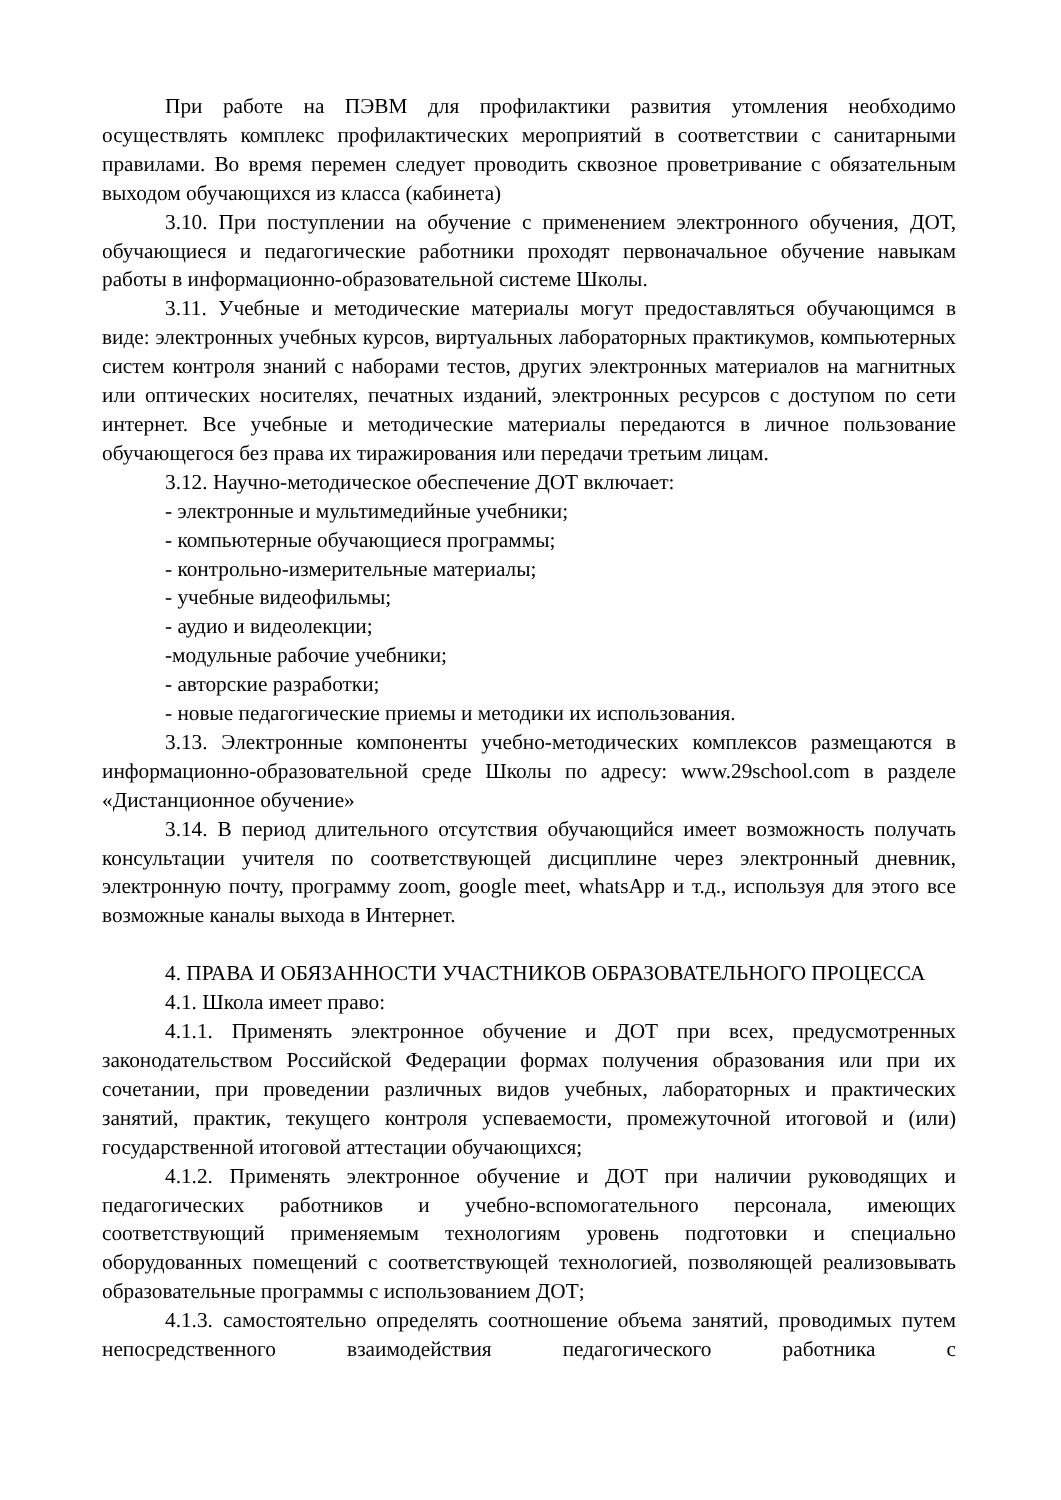При работе на ПЭВМ для профилактики развития утомления необходимо осуществлять комплекс профилактических мероприятий в соответствии с санитарными правилами. Во время перемен следует проводить сквозное проветривание с обязательным выходом обучающихся из класса (кабинета)
3.10. При поступлении на обучение с применением электронного обучения, ДОТ, обучающиеся и педагогические работники проходят первоначальное обучение навыкам работы в информационно-образовательной системе Школы.
3.11. Учебные и методические материалы могут предоставляться обучающимся в виде: электронных учебных курсов, виртуальных лабораторных практикумов, компьютерных систем контроля знаний с наборами тестов, других электронных материалов на магнитных или оптических носителях, печатных изданий, электронных ресурсов с доступом по сети интернет. Все учебные и методические материалы передаются в личное пользование обучающегося без права их тиражирования или передачи третьим лицам.
3.12. Научно-методическое обеспечение ДОТ включает:
- электронные и мультимедийные учебники;
- компьютерные обучающиеся программы;
- контрольно-измерительные материалы;
- учебные видеофильмы;
- аудио и видеолекции;
-модульные рабочие учебники;
- авторские разработки;
- новые педагогические приемы и методики их использования.
3.13. Электронные компоненты учебно-методических комплексов размещаются в информационно-образовательной среде Школы по адресу: www.29school.com в разделе «Дистанционное обучение»
3.14. В период длительного отсутствия обучающийся имеет возможность получать консультации учителя по соответствующей дисциплине через электронный дневник, электронную почту, программу zoom, google meet, whatsApp и т.д., используя для этого все возможные каналы выхода в Интернет.
4. ПРАВА И ОБЯЗАННОСТИ УЧАСТНИКОВ ОБРАЗОВАТЕЛЬНОГО ПРОЦЕССА
4.1. Школа имеет право:
4.1.1. Применять электронное обучение и ДОТ при всех, предусмотренных законодательством Российской Федерации формах получения образования или при их сочетании, при проведении различных видов учебных, лабораторных и практических занятий, практик, текущего контроля успеваемости, промежуточной итоговой и (или) государственной итоговой аттестации обучающихся;
4.1.2. Применять электронное обучение и ДОТ при наличии руководящих и педагогических работников и учебно-вспомогательного персонала, имеющих соответствующий применяемым технологиям уровень подготовки и специально оборудованных помещений с соответствующей технологией, позволяющей реализовывать образовательные программы с использованием ДОТ;
4.1.3. самостоятельно определять соотношение объема занятий, проводимых путем непосредственного взаимодействия педагогического работника с